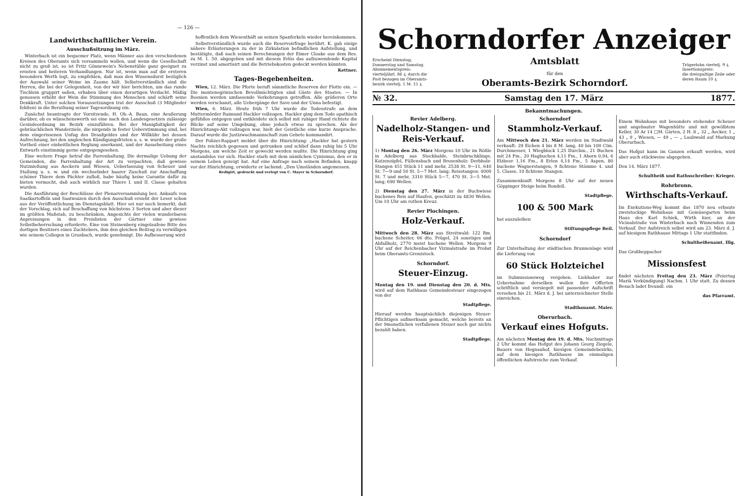— 126 —
Landwirthschaftlicher Verein.
Ausschußsitzung im März.
Winterbach ist ein bequemer Platz, wenn Männer aus den verschiedenen Kreisen des Oberamts sich versammeln wollen, und wenn die Gesellschaft nicht zu groß ist, so ist Fritz Gönnewein's Nebenstüble ganz geeignet zu ernsten und heiteren Verhandlungen. Nur ist, wenn man auf die ersteren besondern Werth legt, zu empfehlen, daß man den Wissensdurst bezüglich der Auswahl seiner Weine im Zaume hält. Selbstverständlich sind die Herren, die bei der Gelegenheit, von der wir hier berichten, um das runde Tischlein gruppirt saßen, erhaben über einen derartigen Verdacht. Mäßig genossen erhöht der Wein die Stimmung des Menschen und schärft seine Denkkraft. Unter solchen Voraussetzungen trat der Ausschuß (3 Mitglieder fehlten) in die Berathung seiner Tagesordnung ein.
Zunächst beantragte der Vorsitzende, H. Ob.-A. Baun, eine Aeußerung darüber, ob es wünschenswerth sei eine nach den Landesgesetzen zulässige Gesindeordnung im Bezirk einzuführen. Bei der Manigfaltigkeit der gebräuchlichen Wanderziele, die nirgends in fester Ueberstimmung sind, bei dem eingerissenen Unfug des Draufgeldes und der Willkühr bei dessen Aufrechnung, bei den ungleichen Kündigungsfristen u. s. w. wurde der große Vortheil einer einheitlichen Reglung anerkannt, und der Ausarbeitung eines Entwurfs einstimmig gerne entgegengesehen.
Eine weitere Frage betraf die Farrenhaltung. Die dermalige Uebung der Gemeinden, die Farrenhaltung der Art zu verpachten, daß gewisse Nutznießung aus Aeckern und Wiesen, Ueberlassung von Scheuer und Stallung u. s. w. und ein wechselnder baarer Zuschuß zur Anschaffung schöner Thiere dem Pächter zufloß, habe häufig keine Garantie dafür zu bieten vermocht, daß auch wirklich nur Thiere I. und II. Classe gehalten wurden.
Die Ausführung der Beschlüsse der Plenarversammlung bez. Ankaufs von Saatkartoffeln und Saatwaizen durch den Ausschuß ersieht der Leser schon aus der Veröffentlichung im Dienstagsblatt. Hier sei nur noch bemerkt, daß der Vorschlag, sich auf Beschaffung von höchstens 3 Sorten und aber dieser im größten Maßstab, zu beschränken, Angesichts der vielen wunderbaren Anpreisungen in den Preislisten der Gärtner eine gewisse Selbstbeherrschung erforderte. Eine von Steinenberg eingelaufene Bitte des dortigen Besitzers eines Zuchtebers, ihm den gleichen Beitrag zu verwilligen wie seinem Collegen in Grunbach, wurde genehmigt. Die Aufbesserung wird
hoffentlich dem Wiesenthäft an seinen Spanferkeln wieder hereinkommen.
Selbstverständlich wurde auch die Reservoirfrage berührt. K. gab einige nähere Erläuterungen zu der in Zirkulation befindlichen Aufstellung, und bestätigte, daß nach seinen Berechnungen der Eimer Cloake aus dem Res. zu M. 1. 50. abgegeben und mit diesem Erlös das aufzuwendende Kapital verzinst und amortisirt und die Betriebskosten gedeckt werden könnten.
Kettner.
Tages-Begebenheiten.
Wien, 12. März. Die Pforte beruft sämmtliche Reserven der Flotte ein. — Die montenegrinischen Bevollmächtigten sind Gäste des Staates. — In Bosnien werden umfassende Vorkehrungen getroffen. Alle größeren Orte werden verschanzt, alle Uebergänge der Save und der Unna befestigt.
Wien, 6. März. Heute früh 7 Uhr wurde die Todesstrafe an dem Muttermörder Raimund Hackler vollzogen. Hackler ging dem Tode apathisch gefühllos entgegen und entkleidete sich selbst mit ruhiger Hand richtete die Blicke auf seine Umgebung, ohne jedoch etwas zu sprechen. Als der Hinrichtungs-Akt vollzogen war, hielt der Geistliche eine kurze Ansprache. Darauf wurde die Justizwachmannschaft zum Gebete kommandirt.
Der Polizei-Rapport meldet über die Hinrichtung: „Hackler hat gestern Nachts reichlich gegessen und getrunken und schlief dann ruhig bis 5 Uhr Morgens, um welche Zeit er geweckt werden mußte. Die Hinrichtung ging anstandslos vor sich. Hackler starb mit dem nämlichen Cynismus, den er in seinem Leben gezeigt hat. Auf eine Anfrage nach seinem Befinden, knapp vor der Hinrichtung, erwiderte er lachend: „Den Umständen angemessen.
Redigirt, gedruckt und verlegt von C. Mayer in Schorndorf.
Schorndorfer Anzeiger
Erscheint Dienstag,
Donnerstag und Samstag.
Abonnementspreis:
vierteljährl. 86 ₰, durch die
Post bezogen im Oberamts-
bezirk viertelj. 1 M. 15 ₰.
Amtsblatt
für den
Oberamts-Bezirk Schorndorf.
Trägerlohn viertelj. 9 ₰.
Insertionspreis:
die dreispaltige Zeile oder
deren Raum 10 ₰.
№ 32. Samstag den 17. März 1877.
Bekanntmachungen.
Revier Adelberg.
Nadelholz-Stangen- und Reis-Verkauf.
1) Montag den 26. März Morgens 10 Uhr im Rößle in Adelberg aus Stockhalde, Steinbruchklinge, Katzenzipfel, Füllensbach und Brosenholz: Derbholz-Stangen 451 Stück 11 und mehr, 2538 St. 9—11, 640 St. 7—9 und 50 St. 5—7 Met. lang; Reisstangen: 4000 St. 7 und mehr, 3310 Stück 5—7, 470 St. 3—5 Met. lang; 690 Wellen.
2) Dienstag den 27. März in der Buchwiese buchenes Reis auf Haufen, geschätzt zu 4830 Wellen. Um 10 Uhr am rothen Kreuz.
Revier Plochingen.
Holz-Verkauf.
Mittwoch den 28. März aus Streitwald: 122 Rm. buchene Scheiter, 66 dto. Prügel, 24 sonstiges und Abfallholz, 2770 meist buchene Wellen. Morgens 9 Uhr auf der Reichenbacher Vizinalstraße im Probst beim Oberamts-Grenzstock.
Schorndorf.
Steuer-Einzug.
Montag den 19. und Dienstag den 20. d. Mts. wird auf dem Rathhaus Gemeindesteuer eingezogen von der
Stadtpflege.
Hierauf werden hauptsächlich diejenigen Steuer-Pflichtigen aufmerksam gemacht, welche bereits an der 9monatlichen verfallenen Steuer noch gar nichts bezahlt haben.
Stadtpflege.
Schorndorf
Stammholz-Verkauf.
Am Mittwoch den 21. März werden im Stadtwald verkauft: 29 Eichen 4 bis 8 M. lang, 40 bis 100 Ctm. Durchmesser, 1 Wiegblock 1,25 Durchm., 21 Buchen mit 24 Fm., 20 Hagbuchen 4,11 Fm., 1 Ahorn 0,94, 6 Elzbeer 1,16 Fm., 8 Erlen 4,14 Fm., 5 Aspen, 80 buchene Wagnerstangen, 9 fichtene Stämme 4. und 5. Classe, 10 fichtene Stangen.
Zusammenkunft Morgens 8 Uhr auf der neuen Göppinger Steige beim Rondell.
Stadtpflege.
100 & 500 Mark
hat auszuleihen
Stiftungspflege Beil.
Schorndorf
Zur Unterhaltung der städtischen Brunnenlage wird die Lieferung von
60 Stück Holzteichel
im Submissionsweg vergeben. Liebhaber zur Uebernahme derselben wollen ihre Offerten schriftlich und versiegelt mit passender Aufschrift versehen bis 21. März d. J. bei unterzeichneter Stelle einreichen.
Stadtbauamt. Maier.
Oberurbach.
Verkauf eines Hofguts.
Am nächsten Montag den 19. d. Mts. Nachmittags 2 Uhr kommt das Hofgut des Johann Georg Ziegele, Bauers von Hegnauhof, hiesigen Gemeindebezirks, auf dem hiesigen Rathhause im einmaligen öffentlichen Aufstreiche zum Verkauf.
Einem Wohnhaus mit besonders stehender Scheuer und angebauter Wagenhütte und mit gewölbtem Keller, 30 Ar 14 □M. Gärten, 2 H. 8 „ 32 „ Aecker, 1 „ 43 „ 9 „ Wiesen, — 49 „ — „ Laubwald auf Markung Oberurbach.
Das Hofgut kann im Ganzen erkauft werden, wird aber auch stückweise abgegeben.
Den 14. März 1877.
Schultheiß und Rathsschreiber: Krieger.
Rohrbronn.
Wirthschafts-Verkauf.
Im Exekutions-Weg kommt das 1870 neu erbaute zweistockige Wohnhaus mit Gemüsegarten beim Haus des Karl Schiek, Wirth hier, an der Vicinalstraße von Winterbach nach Winnenden zum Verkauf. Der Aufstreich selbst wird am 23. März d. J. auf hiesigem Rathhause Mittags 1 Uhr stattfinden.
Schultheißenamt. Illg.
Das Großheppacher
Missionsfest
findet nächsten Freitag den 23. März (Feiertag Mariä Verkündigung) Nachm. 1 Uhr statt. Zu dessen Besuch ladet freundl. ein
das Pfarramt.